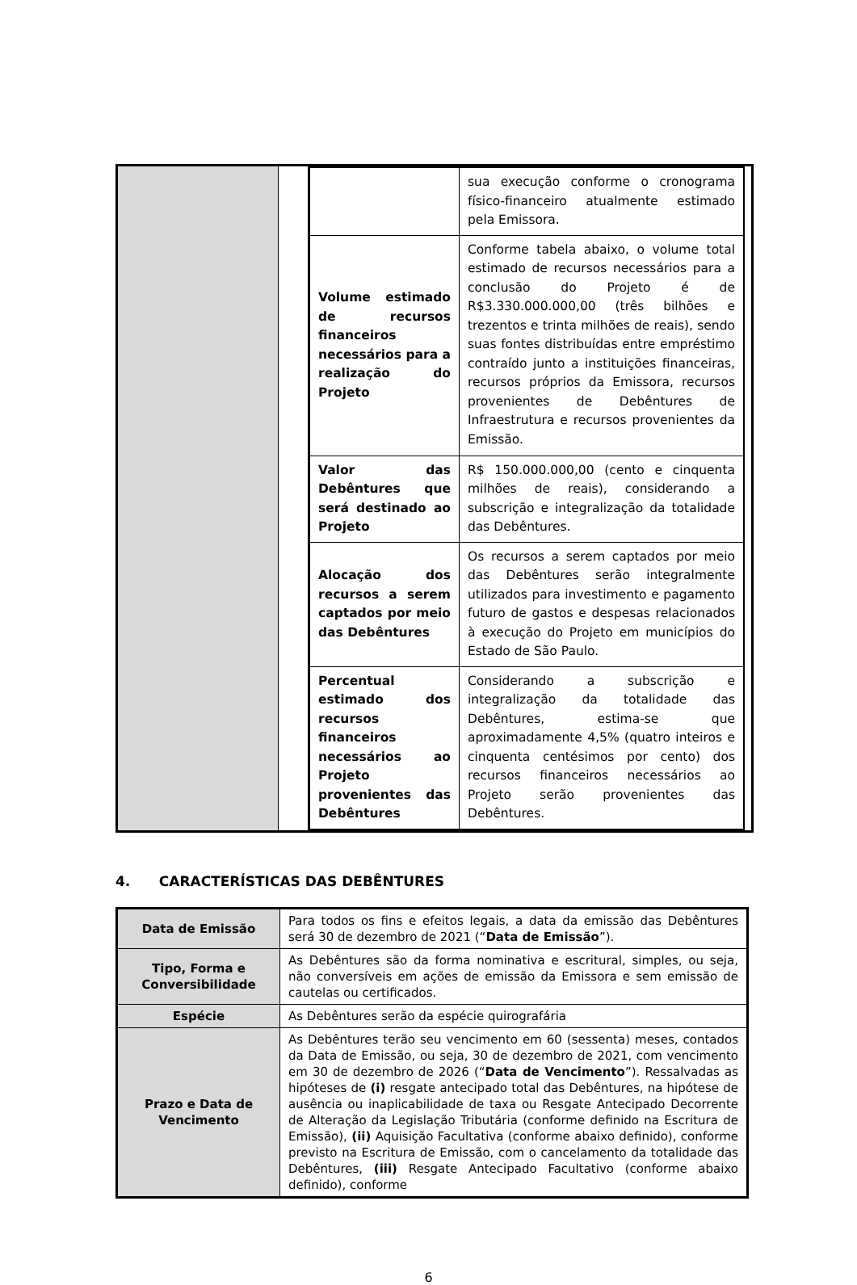| | | / / sua execução conforme o cronograma físico-financeiro atualmente estimado pela Emissora. / / Volume estimado de recursos financeiros necessários para a realização do Projeto / Conforme tabela abaixo, o volume total estimado de recursos necessários para a conclusão do Projeto é de R$3.330.000.000,00 (três bilhões e trezentos e trinta milhões de reais), sendo suas fontes distribuídas entre empréstimo contraído junto a instituições financeiras, recursos próprios da Emissora, recursos provenientes de Debêntures de Infraestrutura e recursos provenientes da Emissão. / / Valor das Debêntures que será destinado ao Projeto / R$ 150.000.000,00 (cento e cinquenta milhões de reais), considerando a subscrição e integralização da totalidade das Debêntures. / / Alocação dos recursos a serem captados por meio das Debêntures / Os recursos a serem captados por meio das Debêntures serão integralmente utilizados para investimento e pagamento futuro de gastos e despesas relacionados à execução do Projeto em municípios do Estado de São Paulo. / / Percentual estimado dos recursos financeiros necessários ao Projeto provenientes das Debêntures / Considerando a subscrição e integralização da totalidade das Debêntures, estima-se que aproximadamente 4,5% (quatro inteiros e cinquenta centésimos por cento) dos recursos financeiros necessários ao Projeto serão provenientes das Debêntures. / |
4. CARACTERÍSTICAS DAS DEBÊNTURES
| Data de Emissão | Para todos os fins e efeitos legais, a data da emissão das Debêntures será 30 de dezembro de 2021 (“ Data de Emissão ”). |
| Tipo, Forma e Conversibilidade | As Debêntures são da forma nominativa e escritural, simples, ou seja, não conversíveis em ações de emissão da Emissora e sem emissão de cautelas ou certificados. |
| Espécie | As Debêntures serão da espécie quirografária |
| Prazo e Data de Vencimento | As Debêntures terão seu vencimento em 60 (sessenta) meses, contados da Data de Emissão, ou seja, 30 de dezembro de 2021, com vencimento em 30 de dezembro de 2026 (“ Data de Vencimento ”). Ressalvadas as hipóteses de (i) resgate antecipado total das Debêntures, na hipótese de ausência ou inaplicabilidade de taxa ou Resgate Antecipado Decorrente de Alteração da Legislação Tributária (conforme definido na Escritura de Emissão), (ii) Aquisição Facultativa (conforme abaixo definido), conforme previsto na Escritura de Emissão, com o cancelamento da totalidade das Debêntures, (iii) Resgate Antecipado Facultativo (conforme abaixo definido), conforme |
6